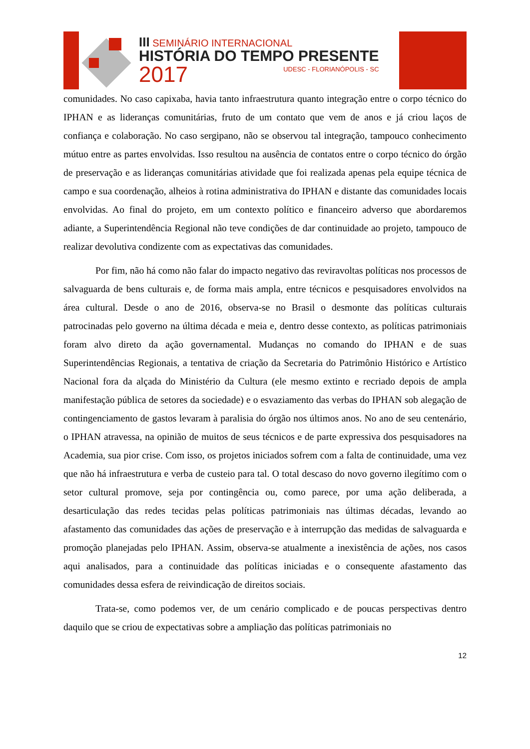III SEMINÁRIO INTERNACIONAL
HISTÓRIA DO TEMPO PRESENTE
2017 UDESC - FLORIANÓPOLIS - SC
comunidades. No caso capixaba, havia tanto infraestrutura quanto integração entre o corpo técnico do IPHAN e as lideranças comunitárias, fruto de um contato que vem de anos e já criou laços de confiança e colaboração. No caso sergipano, não se observou tal integração, tampouco conhecimento mútuo entre as partes envolvidas. Isso resultou na ausência de contatos entre o corpo técnico do órgão de preservação e as lideranças comunitárias atividade que foi realizada apenas pela equipe técnica de campo e sua coordenação, alheios à rotina administrativa do IPHAN e distante das comunidades locais envolvidas. Ao final do projeto, em um contexto político e financeiro adverso que abordaremos adiante, a Superintendência Regional não teve condições de dar continuidade ao projeto, tampouco de realizar devolutiva condizente com as expectativas das comunidades.
Por fim, não há como não falar do impacto negativo das reviravoltas políticas nos processos de salvaguarda de bens culturais e, de forma mais ampla, entre técnicos e pesquisadores envolvidos na área cultural. Desde o ano de 2016, observa-se no Brasil o desmonte das políticas culturais patrocinadas pelo governo na última década e meia e, dentro desse contexto, as políticas patrimoniais foram alvo direto da ação governamental. Mudanças no comando do IPHAN e de suas Superintendências Regionais, a tentativa de criação da Secretaria do Patrimônio Histórico e Artístico Nacional fora da alçada do Ministério da Cultura (ele mesmo extinto e recriado depois de ampla manifestação pública de setores da sociedade) e o esvaziamento das verbas do IPHAN sob alegação de contingenciamento de gastos levaram à paralisia do órgão nos últimos anos. No ano de seu centenário, o IPHAN atravessa, na opinião de muitos de seus técnicos e de parte expressiva dos pesquisadores na Academia, sua pior crise. Com isso, os projetos iniciados sofrem com a falta de continuidade, uma vez que não há infraestrutura e verba de custeio para tal. O total descaso do novo governo ilegítimo com o setor cultural promove, seja por contingência ou, como parece, por uma ação deliberada, a desarticulação das redes tecidas pelas políticas patrimoniais nas últimas décadas, levando ao afastamento das comunidades das ações de preservação e à interrupção das medidas de salvaguarda e promoção planejadas pelo IPHAN. Assim, observa-se atualmente a inexistência de ações, nos casos aqui analisados, para a continuidade das políticas iniciadas e o consequente afastamento das comunidades dessa esfera de reivindicação de direitos sociais.
Trata-se, como podemos ver, de um cenário complicado e de poucas perspectivas dentro daquilo que se criou de expectativas sobre a ampliação das políticas patrimoniais no
12